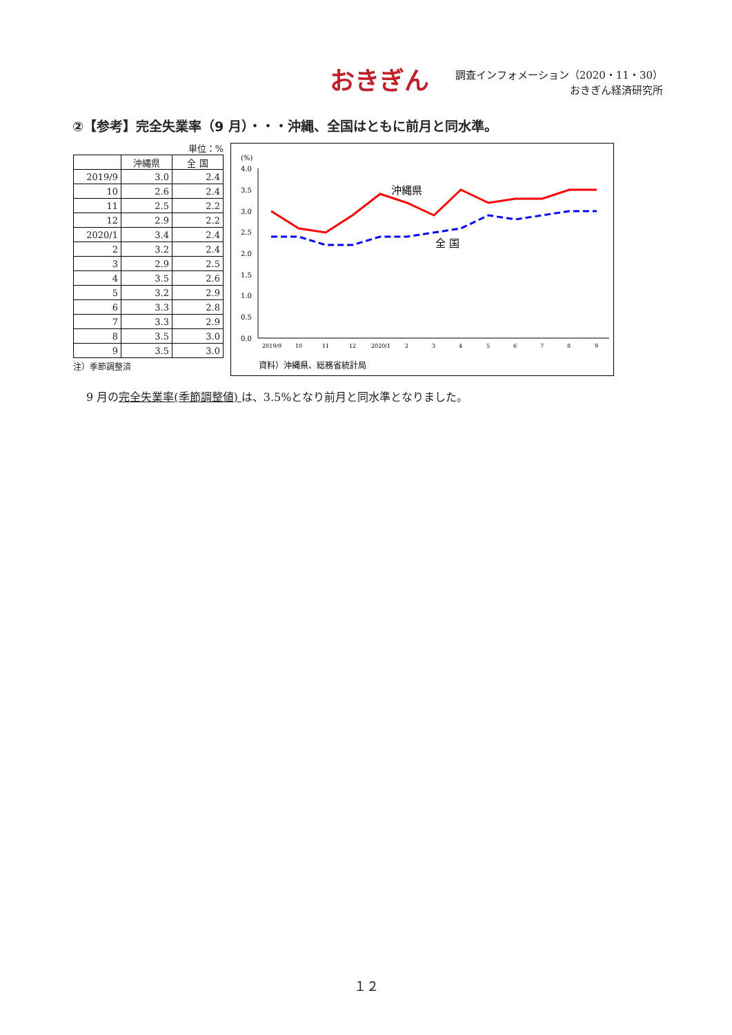おきぎん
調査インフォメーション（2020・11・30）
おきぎん経済研究所
②【参考】完全失業率（9 月）・・・沖縄、全国はともに前月と同水準。
単位：%
| | 沖縄県 | 全 国 |
| --- | --- | --- |
| 2019/9 | 3.0 | 2.4 |
| 10 | 2.6 | 2.4 |
| 11 | 2.5 | 2.2 |
| 12 | 2.9 | 2.2 |
| 2020/1 | 3.4 | 2.4 |
| 2 | 3.2 | 2.4 |
| 3 | 2.9 | 2.5 |
| 4 | 3.5 | 2.6 |
| 5 | 3.2 | 2.9 |
| 6 | 3.3 | 2.8 |
| 7 | 3.3 | 2.9 |
| 8 | 3.5 | 3.0 |
| 9 | 3.5 | 3.0 |
注）季節調整済
(%)
4.0
3.5
3.0
2.5
2.0
1.5
1.0
0.5
0.0
沖縄県
全 国
2019/9
10
11
12
2020/1
2
3
4
5
6
7
8
9
資料）沖縄県、総務省統計局
9 月の完全失業率(季節調整値) は、3.5%となり前月と同水準となりました。
１２